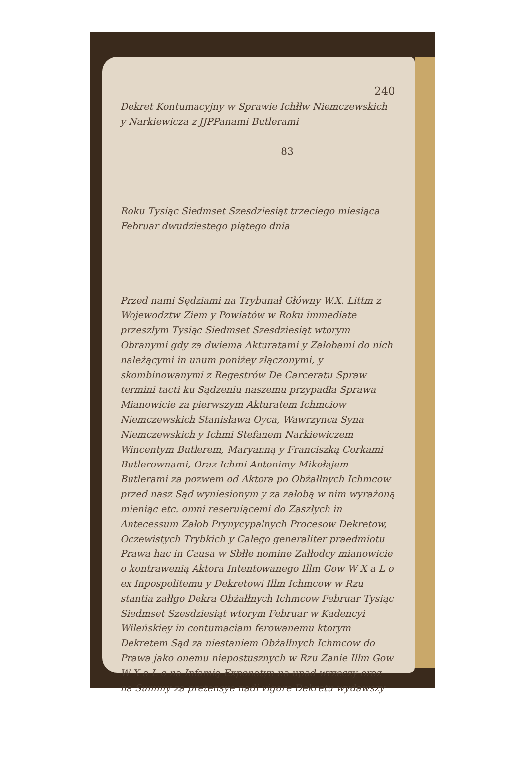240
Dekret Kontumacyjny w Sprawie Ichłłw Niemczewskich y Narkiewicza z JJPPanami Butlerami
83
Roku Tysiąc Siedmset Szesdziesiąt trzeciego miesiąca Februar dwudziestego piątego dnia
Przed nami Sędziami na Trybunał Główny W.X. Littm z Wojewodztw Ziem y Powiatów w Roku immediate przeszłym Tysiąc Siedmset Szesdziesiąt wtorym Obranymi gdy za dwiema Akturatami y Załobami do nich należącymi in unum poniżey złączonymi, y skombinowanymi z Regestrów De Carceratu Spraw termini tacti ku Sądzeniu naszemu przypadła Sprawa Mianowicie za pierwszym Akturatem Ichmciow Niemczewskich Stanisława Oyca, Wawrzynca Syna Niemczewskich y Ichmi Stefanem Narkiewiczem Wincentym Butlerem, Maryanną y Franciszką Corkami Butlerownami, Oraz Ichmi Antonimy Mikołajem Butlerami za pozwem od Aktora po Obżałłnych Ichmcow przed nasz Sąd wyniesionym y za załobą w nim wyrażoną mieniąc etc. omni reseruiącemi do Zaszłych in Antecessum Załob Prynycypalnych Procesow Dekretow, Oczewistych Trybkich y Całego generaliter praedmiotu Prawa hac in Causa w Sbłłe nomine Załłodcy mianowicie o kontrawenią Aktora Intentowanego Illm Gow W X a L o ex Inpospolitemu y Dekretowi Illm Ichmcow w Rzu stantia załłgo Dekra Obżałłnych Ichmcow Februar Tysiąc Siedmset Szesdziesiąt wtorym Februar w Kadencyi Wileńskiey in contumaciam ferowanemu ktorym Dekretem Sąd za niestaniem Obżałłnych Ichmcow do Prawa jako onemu niepostusznych w Rzu Zanie Illm Gow W X a L o na Infamią Exponatyn na upad wrzeczy oraz na Summy za pretensye nadi vigore Dekretu wydawszy